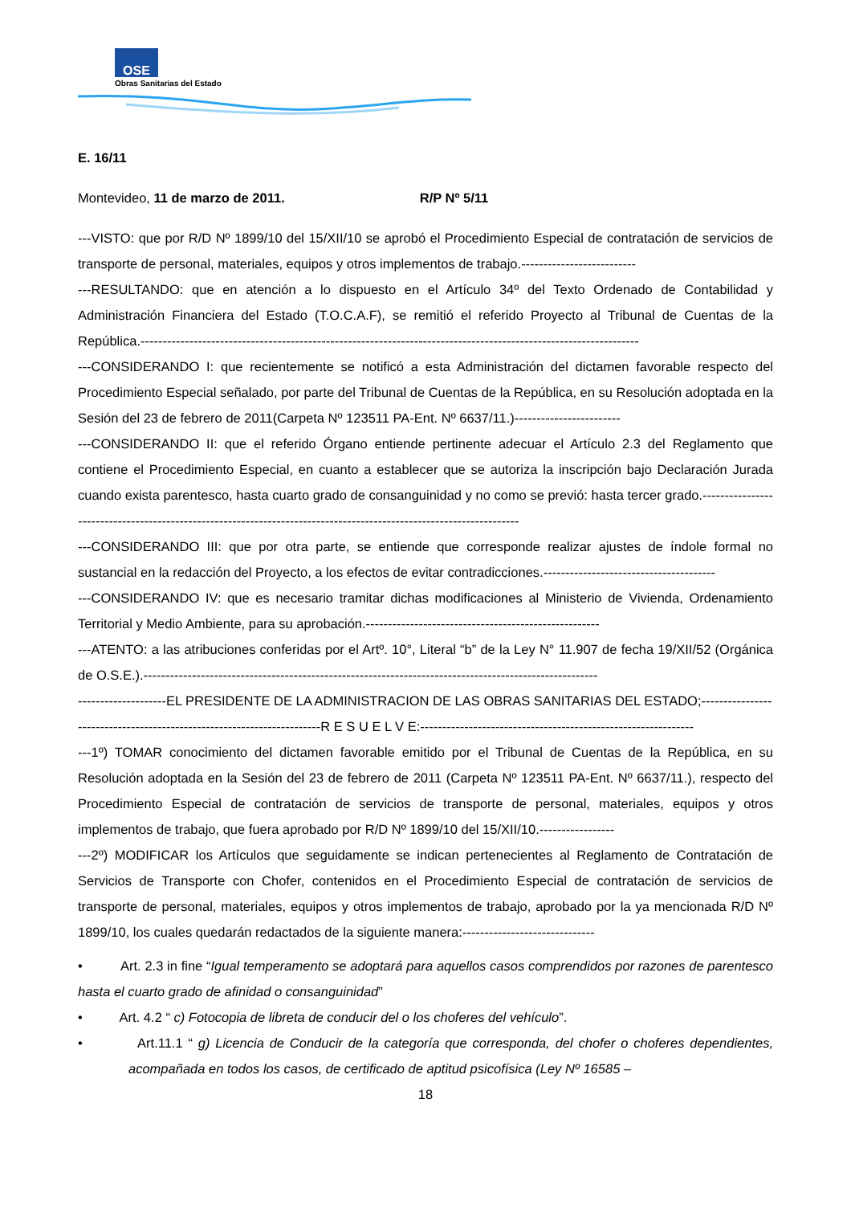OSE
Obras Sanitarias del Estado
E. 16/11
Montevideo, 11 de marzo de 2011. R/P Nº 5/11
---VISTO: que por R/D Nº 1899/10 del 15/XII/10 se aprobó el Procedimiento Especial de contratación de servicios de transporte de personal, materiales, equipos y otros implementos de trabajo.--------------------------
---RESULTANDO: que en atención a lo dispuesto en el Artículo 34º del Texto Ordenado de Contabilidad y Administración Financiera del Estado (T.O.C.A.F), se remitió el referido Proyecto al Tribunal de Cuentas de la República.-----------------------------------------------------------------------------------------------------------------
---CONSIDERANDO I: que recientemente se notificó a esta Administración del dictamen favorable respecto del Procedimiento Especial señalado, por parte del Tribunal de Cuentas de la República, en su Resolución adoptada en la Sesión del 23 de febrero de 2011(Carpeta Nº 123511 PA-Ent. Nº 6637/11.)------------------------
---CONSIDERANDO II: que el referido Órgano entiende pertinente adecuar el Artículo 2.3 del Reglamento que contiene el Procedimiento Especial, en cuanto a establecer que se autoriza la inscripción bajo Declaración Jurada cuando exista parentesco, hasta cuarto grado de consanguinidad y no como se previó: hasta tercer grado.--------------------------------------------------------------------------------------------------------------------
---CONSIDERANDO III: que por otra parte, se entiende que corresponde realizar ajustes de índole formal no sustancial en la redacción del Proyecto, a los efectos de evitar contradicciones.---------------------------------------
---CONSIDERANDO IV: que es necesario tramitar dichas modificaciones al Ministerio de Vivienda, Ordenamiento Territorial y Medio Ambiente, para su aprobación.-----------------------------------------------------
---ATENTO: a las atribuciones conferidas por el Artº. 10°, Literal “b” de la Ley N° 11.907 de fecha 19/XII/52 (Orgánica de O.S.E.).-------------------------------------------------------------------------------------------------------
--------------------EL PRESIDENTE DE LA ADMINISTRACION DE LAS OBRAS SANITARIAS DEL ESTADO;----------------
-------------------------------------------------------R E S U E L V E:--------------------------------------------------------------
---1º) TOMAR conocimiento del dictamen favorable emitido por el Tribunal de Cuentas de la República, en su Resolución adoptada en la Sesión del 23 de febrero de 2011 (Carpeta Nº 123511 PA-Ent. Nº 6637/11.), respecto del Procedimiento Especial de contratación de servicios de transporte de personal, materiales, equipos y otros implementos de trabajo, que fuera aprobado por R/D Nº 1899/10 del 15/XII/10.-----------------
---2º) MODIFICAR los Artículos que seguidamente se indican pertenecientes al Reglamento de Contratación de Servicios de Transporte con Chofer, contenidos en el Procedimiento Especial de contratación de servicios de transporte de personal, materiales, equipos y otros implementos de trabajo, aprobado por la ya mencionada R/D Nº 1899/10, los cuales quedarán redactados de la siguiente manera:------------------------------
• Art. 2.3 in fine “Igual temperamento se adoptará para aquellos casos comprendidos por razones de parentesco hasta el cuarto grado de afinidad o consanguinidad”
• Art. 4.2 “ c) Fotocopia de libreta de conducir del o los choferes del vehículo”.
• Art.11.1 “ g) Licencia de Conducir de la categoría que corresponda, del chofer o choferes dependientes, acompañada en todos los casos, de certificado de aptitud psicofísica (Ley Nº 16585 –
18